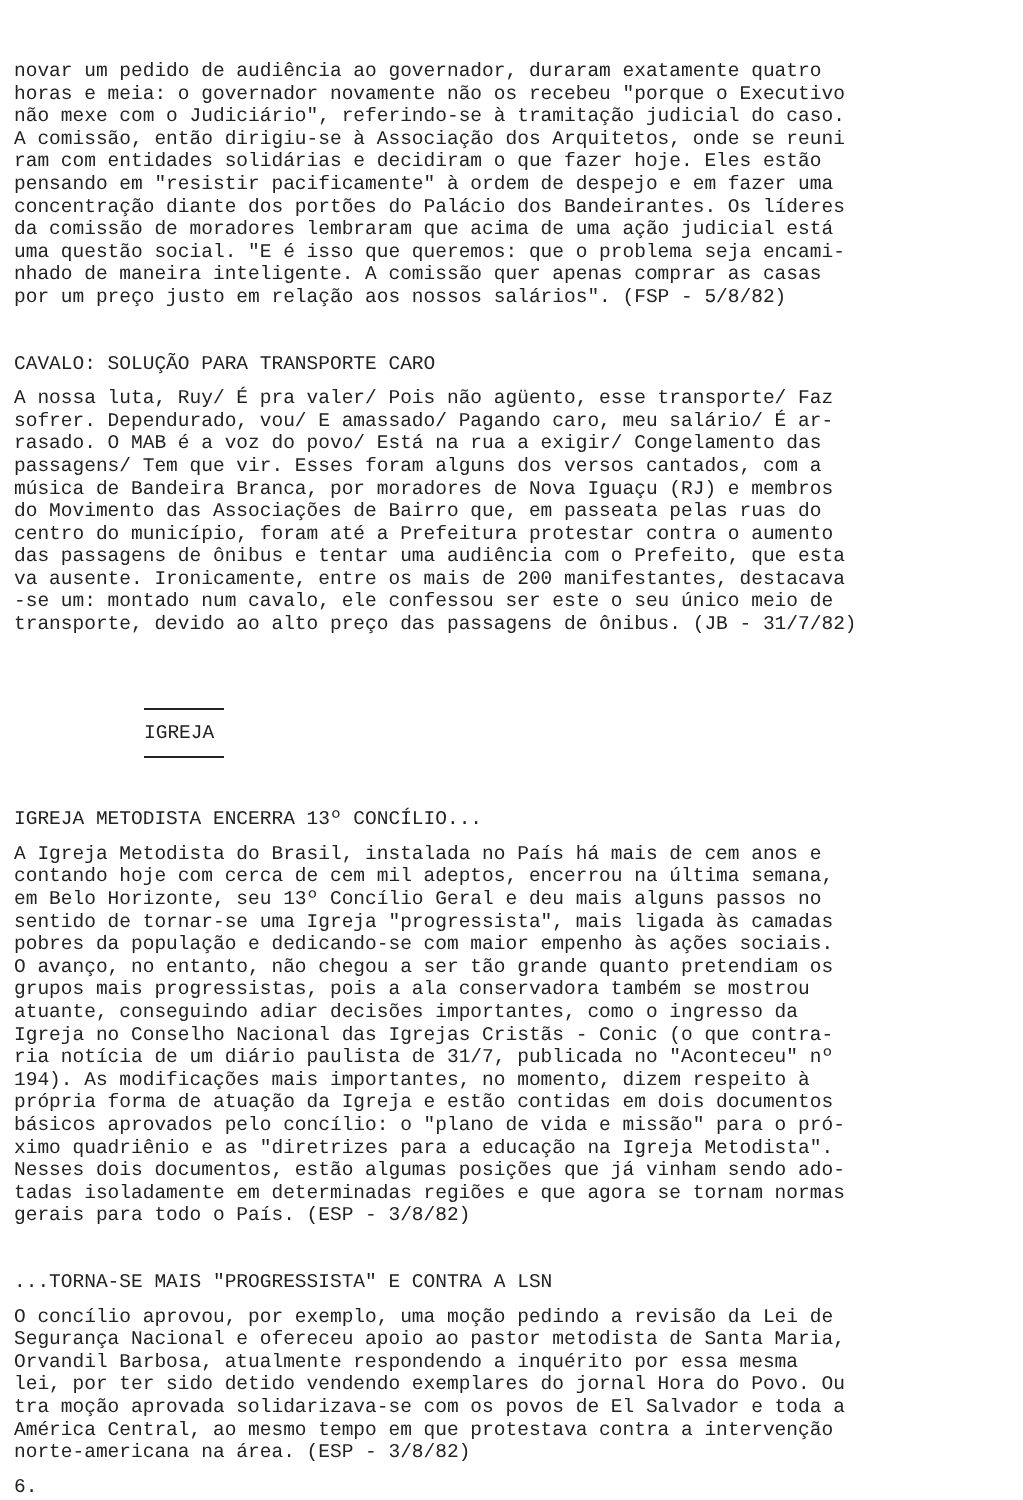novar um pedido de audiência ao governador, duraram exatamente quatro horas e meia: o governador novamente não os recebeu "porque o Executivo não mexe com o Judiciário", referindo-se à tramitação judicial do caso. A comissão, então dirigiu-se à Associação dos Arquitetos, onde se reuni ram com entidades solidárias e decidiram o que fazer hoje. Eles estão pensando em "resistir pacificamente" à ordem de despejo e em fazer uma concentração diante dos portões do Palácio dos Bandeirantes. Os líderes da comissão de moradores lembraram que acima de uma ação judicial está uma questão social. "E é isso que queremos: que o problema seja encami- nhado de maneira inteligente. A comissão quer apenas comprar as casas por um preço justo em relação aos nossos salários". (FSP - 5/8/82)
CAVALO: SOLUÇÃO PARA TRANSPORTE CARO
A nossa luta, Ruy/ É pra valer/ Pois não agüento, esse transporte/ Faz sofrer. Dependurado, vou/ E amassado/ Pagando caro, meu salário/ É ar- rasado. O MAB é a voz do povo/ Está na rua a exigir/ Congelamento das passagens/ Tem que vir. Esses foram alguns dos versos cantados, com a música de Bandeira Branca, por moradores de Nova Iguaçu (RJ) e membros do Movimento das Associações de Bairro que, em passeata pelas ruas do centro do município, foram até a Prefeitura protestar contra o aumento das passagens de ônibus e tentar uma audiência com o Prefeito, que esta va ausente. Ironicamente, entre os mais de 200 manifestantes, destacava -se um: montado num cavalo, ele confessou ser este o seu único meio de transporte, devido ao alto preço das passagens de ônibus. (JB - 31/7/82)
IGREJA
IGREJA METODISTA ENCERRA 13º CONCÍLIO...
A Igreja Metodista do Brasil, instalada no País há mais de cem anos e contando hoje com cerca de cem mil adeptos, encerrou na última semana, em Belo Horizonte, seu 13º Concílio Geral e deu mais alguns passos no sentido de tornar-se uma Igreja "progressista", mais ligada às camadas pobres da população e dedicando-se com maior empenho às ações sociais. O avanço, no entanto, não chegou a ser tão grande quanto pretendiam os grupos mais progressistas, pois a ala conservadora também se mostrou atuante, conseguindo adiar decisões importantes, como o ingresso da Igreja no Conselho Nacional das Igrejas Cristãs - Conic (o que contra- ria notícia de um diário paulista de 31/7, publicada no "Aconteceu" nº 194). As modificações mais importantes, no momento, dizem respeito à própria forma de atuação da Igreja e estão contidas em dois documentos básicos aprovados pelo concílio: o "plano de vida e missão" para o pró- ximo quadriênio e as "diretrizes para a educação na Igreja Metodista". Nesses dois documentos, estão algumas posições que já vinham sendo ado- tadas isoladamente em determinadas regiões e que agora se tornam normas gerais para todo o País. (ESP - 3/8/82)
...TORNA-SE MAIS "PROGRESSISTA" E CONTRA A LSN
O concílio aprovou, por exemplo, uma moção pedindo a revisão da Lei de Segurança Nacional e ofereceu apoio ao pastor metodista de Santa Maria, Orvandil Barbosa, atualmente respondendo a inquérito por essa mesma lei, por ter sido detido vendendo exemplares do jornal Hora do Povo. Ou tra moção aprovada solidarizava-se com os povos de El Salvador e toda a América Central, ao mesmo tempo em que protestava contra a intervenção norte-americana na área. (ESP - 3/8/82)
6.